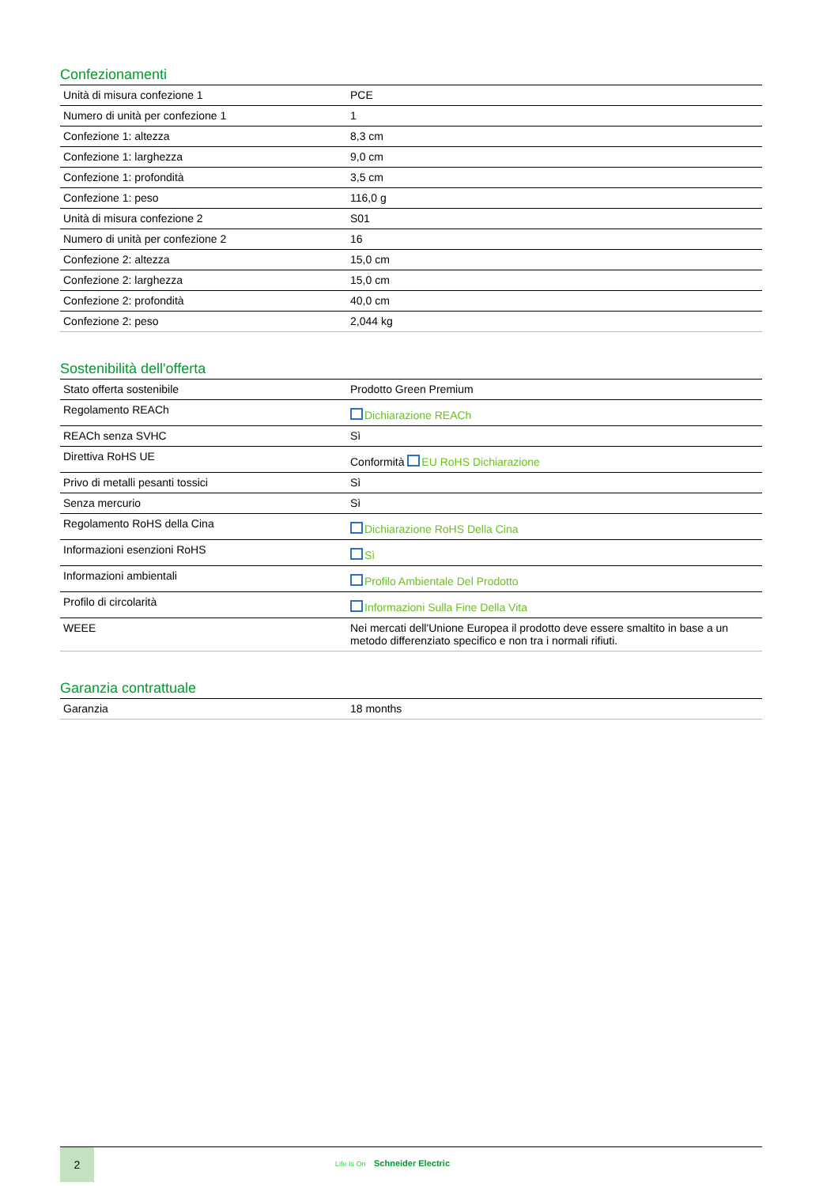Confezionamenti
| Unità di misura confezione 1 | PCE |
| Numero di unità per confezione 1 | 1 |
| Confezione 1: altezza | 8,3 cm |
| Confezione 1: larghezza | 9,0 cm |
| Confezione 1: profondità | 3,5 cm |
| Confezione 1: peso | 116,0 g |
| Unità di misura confezione 2 | S01 |
| Numero di unità per confezione 2 | 16 |
| Confezione 2: altezza | 15,0 cm |
| Confezione 2: larghezza | 15,0 cm |
| Confezione 2: profondità | 40,0 cm |
| Confezione 2: peso | 2,044 kg |
Sostenibilità dell'offerta
| Stato offerta sostenibile | Prodotto Green Premium |
| Regolamento REACh | Dichiarazione REACh |
| REACh senza SVHC | Sì |
| Direttiva RoHS UE | Conformità EU RoHS Dichiarazione |
| Privo di metalli pesanti tossici | Sì |
| Senza mercurio | Sì |
| Regolamento RoHS della Cina | Dichiarazione RoHS Della Cina |
| Informazioni esenzioni RoHS | Sì |
| Informazioni ambientali | Profilo Ambientale Del Prodotto |
| Profilo di circolarità | Informazioni Sulla Fine Della Vita |
| WEEE | Nei mercati dell'Unione Europea il prodotto deve essere smaltito in base a un metodo differenziato specifico e non tra i normali rifiuti. |
Garanzia contrattuale
| Garanzia | 18 months |
2
Life Is On Schneider Electric